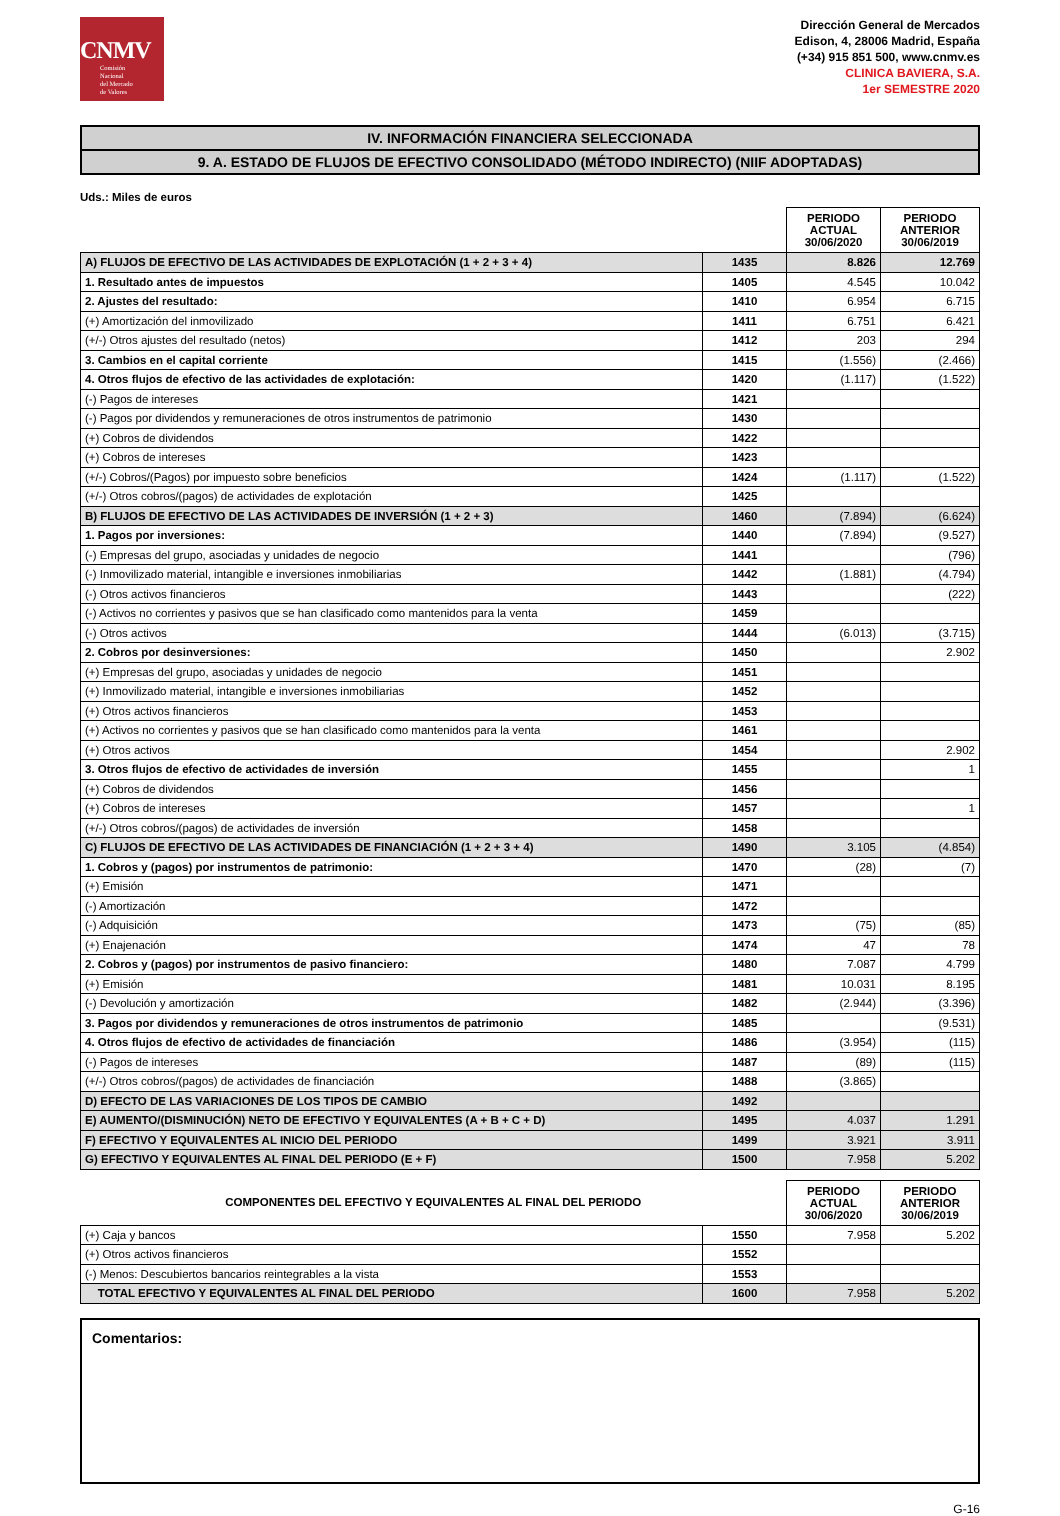CNMV
Comisión
Nacional
del Mercado
de Valores
Dirección General de Mercados
Edison, 4, 28006 Madrid, España
(+34) 915 851 500, www.cnmv.es
CLINICA BAVIERA, S.A.
1er SEMESTRE 2020
IV. INFORMACIÓN FINANCIERA SELECCIONADA
9. A. ESTADO DE FLUJOS DE EFECTIVO CONSOLIDADO (MÉTODO INDIRECTO) (NIIF ADOPTADAS)
Uds.: Miles de euros
| | | PERIODO ACTUAL 30/06/2020 | PERIODO ANTERIOR 30/06/2019 |
| --- | --- | --- | --- |
| A) FLUJOS DE EFECTIVO DE LAS ACTIVIDADES DE EXPLOTACIÓN (1 + 2 + 3 + 4) | 1435 | 8.826 | 12.769 |
| 1. Resultado antes de impuestos | 1405 | 4.545 | 10.042 |
| 2. Ajustes del resultado: | 1410 | 6.954 | 6.715 |
| (+) Amortización del inmovilizado | 1411 | 6.751 | 6.421 |
| (+/-) Otros ajustes del resultado (netos) | 1412 | 203 | 294 |
| 3. Cambios en el capital corriente | 1415 | (1.556) | (2.466) |
| 4. Otros flujos de efectivo de las actividades de explotación: | 1420 | (1.117) | (1.522) |
| (-) Pagos de intereses | 1421 | | |
| (-) Pagos por dividendos y remuneraciones de otros instrumentos de patrimonio | 1430 | | |
| (+) Cobros de dividendos | 1422 | | |
| (+) Cobros de intereses | 1423 | | |
| (+/-) Cobros/(Pagos) por impuesto sobre beneficios | 1424 | (1.117) | (1.522) |
| (+/-) Otros cobros/(pagos) de actividades de explotación | 1425 | | |
| B) FLUJOS DE EFECTIVO DE LAS ACTIVIDADES DE INVERSIÓN (1 + 2 + 3) | 1460 | (7.894) | (6.624) |
| 1. Pagos por inversiones: | 1440 | (7.894) | (9.527) |
| (-) Empresas del grupo, asociadas y unidades de negocio | 1441 | | (796) |
| (-) Inmovilizado material, intangible e inversiones inmobiliarias | 1442 | (1.881) | (4.794) |
| (-) Otros activos financieros | 1443 | | (222) |
| (-) Activos no corrientes y pasivos que se han clasificado como mantenidos para la venta | 1459 | | |
| (-) Otros activos | 1444 | (6.013) | (3.715) |
| 2. Cobros por desinversiones: | 1450 | | 2.902 |
| (+) Empresas del grupo, asociadas y unidades de negocio | 1451 | | |
| (+) Inmovilizado material, intangible e inversiones inmobiliarias | 1452 | | |
| (+) Otros activos financieros | 1453 | | |
| (+) Activos no corrientes y pasivos que se han clasificado como mantenidos para la venta | 1461 | | |
| (+) Otros activos | 1454 | | 2.902 |
| 3. Otros flujos de efectivo de actividades de inversión | 1455 | | 1 |
| (+) Cobros de dividendos | 1456 | | |
| (+) Cobros de intereses | 1457 | | 1 |
| (+/-) Otros cobros/(pagos) de actividades de inversión | 1458 | | |
| C) FLUJOS DE EFECTIVO DE LAS ACTIVIDADES DE FINANCIACIÓN (1 + 2 + 3 + 4) | 1490 | 3.105 | (4.854) |
| 1. Cobros y (pagos) por instrumentos de patrimonio: | 1470 | (28) | (7) |
| (+) Emisión | 1471 | | |
| (-) Amortización | 1472 | | |
| (-) Adquisición | 1473 | (75) | (85) |
| (+) Enajenación | 1474 | 47 | 78 |
| 2. Cobros y (pagos) por instrumentos de pasivo financiero: | 1480 | 7.087 | 4.799 |
| (+) Emisión | 1481 | 10.031 | 8.195 |
| (-) Devolución y amortización | 1482 | (2.944) | (3.396) |
| 3. Pagos por dividendos y remuneraciones de otros instrumentos de patrimonio | 1485 | | (9.531) |
| 4. Otros flujos de efectivo de actividades de financiación | 1486 | (3.954) | (115) |
| (-) Pagos de intereses | 1487 | (89) | (115) |
| (+/-) Otros cobros/(pagos) de actividades de financiación | 1488 | (3.865) | |
| D) EFECTO DE LAS VARIACIONES DE LOS TIPOS DE CAMBIO | 1492 | | |
| E) AUMENTO/(DISMINUCIÓN) NETO DE EFECTIVO Y EQUIVALENTES (A + B + C + D) | 1495 | 4.037 | 1.291 |
| F) EFECTIVO Y EQUIVALENTES AL INICIO DEL PERIODO | 1499 | 3.921 | 3.911 |
| G) EFECTIVO Y EQUIVALENTES AL FINAL DEL PERIODO (E + F) | 1500 | 7.958 | 5.202 |
| COMPONENTES DEL EFECTIVO Y EQUIVALENTES AL FINAL DEL PERIODO | | PERIODO ACTUAL 30/06/2020 | PERIODO ANTERIOR 30/06/2019 |
| --- | --- | --- | --- |
| (+) Caja y bancos | 1550 | 7.958 | 5.202 |
| (+) Otros activos financieros | 1552 | | |
| (-) Menos: Descubiertos bancarios reintegrables a la vista | 1553 | | |
| TOTAL EFECTIVO Y EQUIVALENTES AL FINAL DEL PERIODO | 1600 | 7.958 | 5.202 |
Comentarios:
G-16